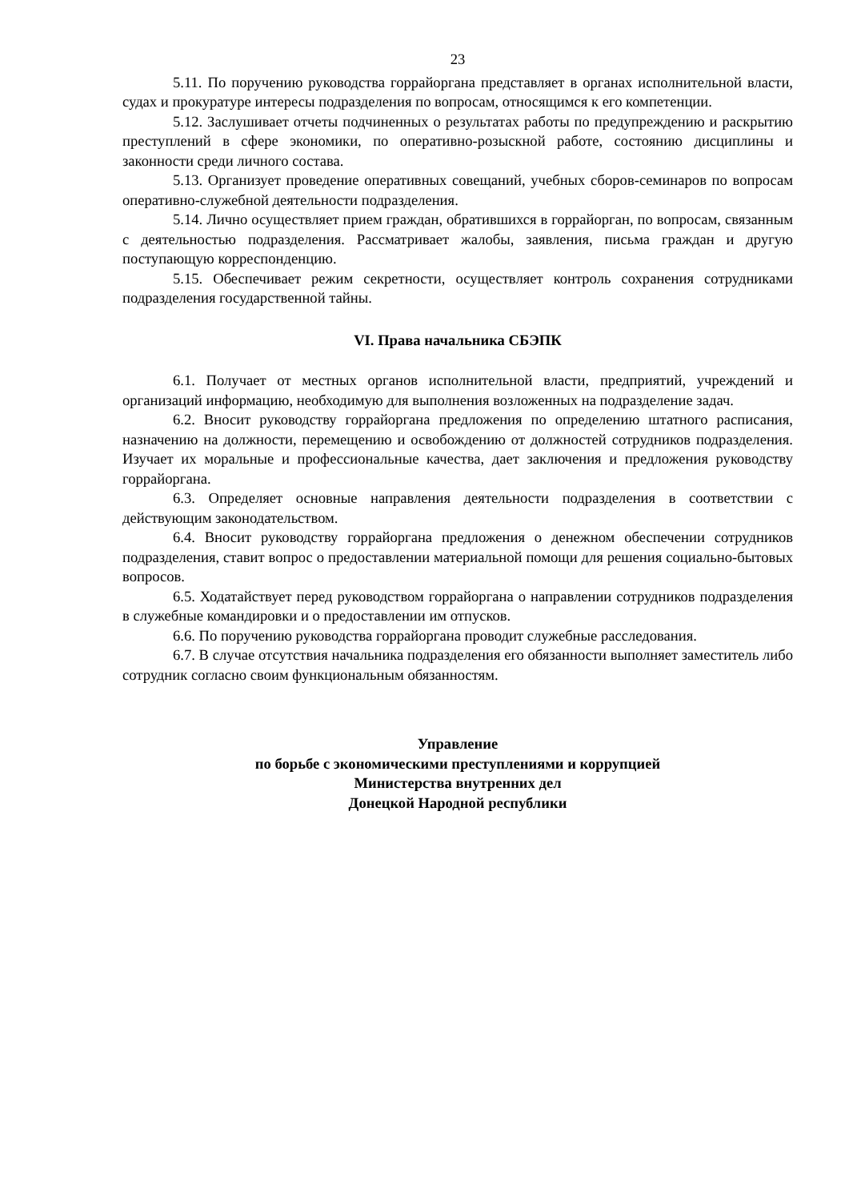23
5.11. По поручению руководства горрайоргана представляет в органах исполнительной власти, судах и прокуратуре интересы подразделения по вопросам, относящимся к его компетенции.
5.12. Заслушивает отчеты подчиненных о результатах работы по предупреждению и раскрытию преступлений в сфере экономики, по оперативно-розыскной работе, состоянию дисциплины и законности среди личного состава.
5.13. Организует проведение оперативных совещаний, учебных сборов-семинаров по вопросам оперативно-служебной деятельности подразделения.
5.14. Лично осуществляет прием граждан, обратившихся в горрайорган, по вопросам, связанным с деятельностью подразделения. Рассматривает жалобы, заявления, письма граждан и другую поступающую корреспонденцию.
5.15. Обеспечивает режим секретности, осуществляет контроль сохранения сотрудниками подразделения государственной тайны.
VI. Права начальника СБЭПК
6.1. Получает от местных органов исполнительной власти, предприятий, учреждений и организаций информацию, необходимую для выполнения возложенных на подразделение задач.
6.2. Вносит руководству горрайоргана предложения по определению штатного расписания, назначению на должности, перемещению и освобождению от должностей сотрудников подразделения. Изучает их моральные и профессиональные качества, дает заключения и предложения руководству горрайоргана.
6.3. Определяет основные направления деятельности подразделения в соответствии с действующим законодательством.
6.4. Вносит руководству горрайоргана предложения о денежном обеспечении сотрудников подразделения, ставит вопрос о предоставлении материальной помощи для решения социально-бытовых вопросов.
6.5. Ходатайствует перед руководством горрайоргана о направлении сотрудников подразделения в служебные командировки и о предоставлении им отпусков.
6.6. По поручению руководства горрайоргана проводит служебные расследования.
6.7. В случае отсутствия начальника подразделения его обязанности выполняет заместитель либо сотрудник согласно своим функциональным обязанностям.
Управление
по борьбе с экономическими преступлениями и коррупцией
Министерства внутренних дел
Донецкой Народной республики